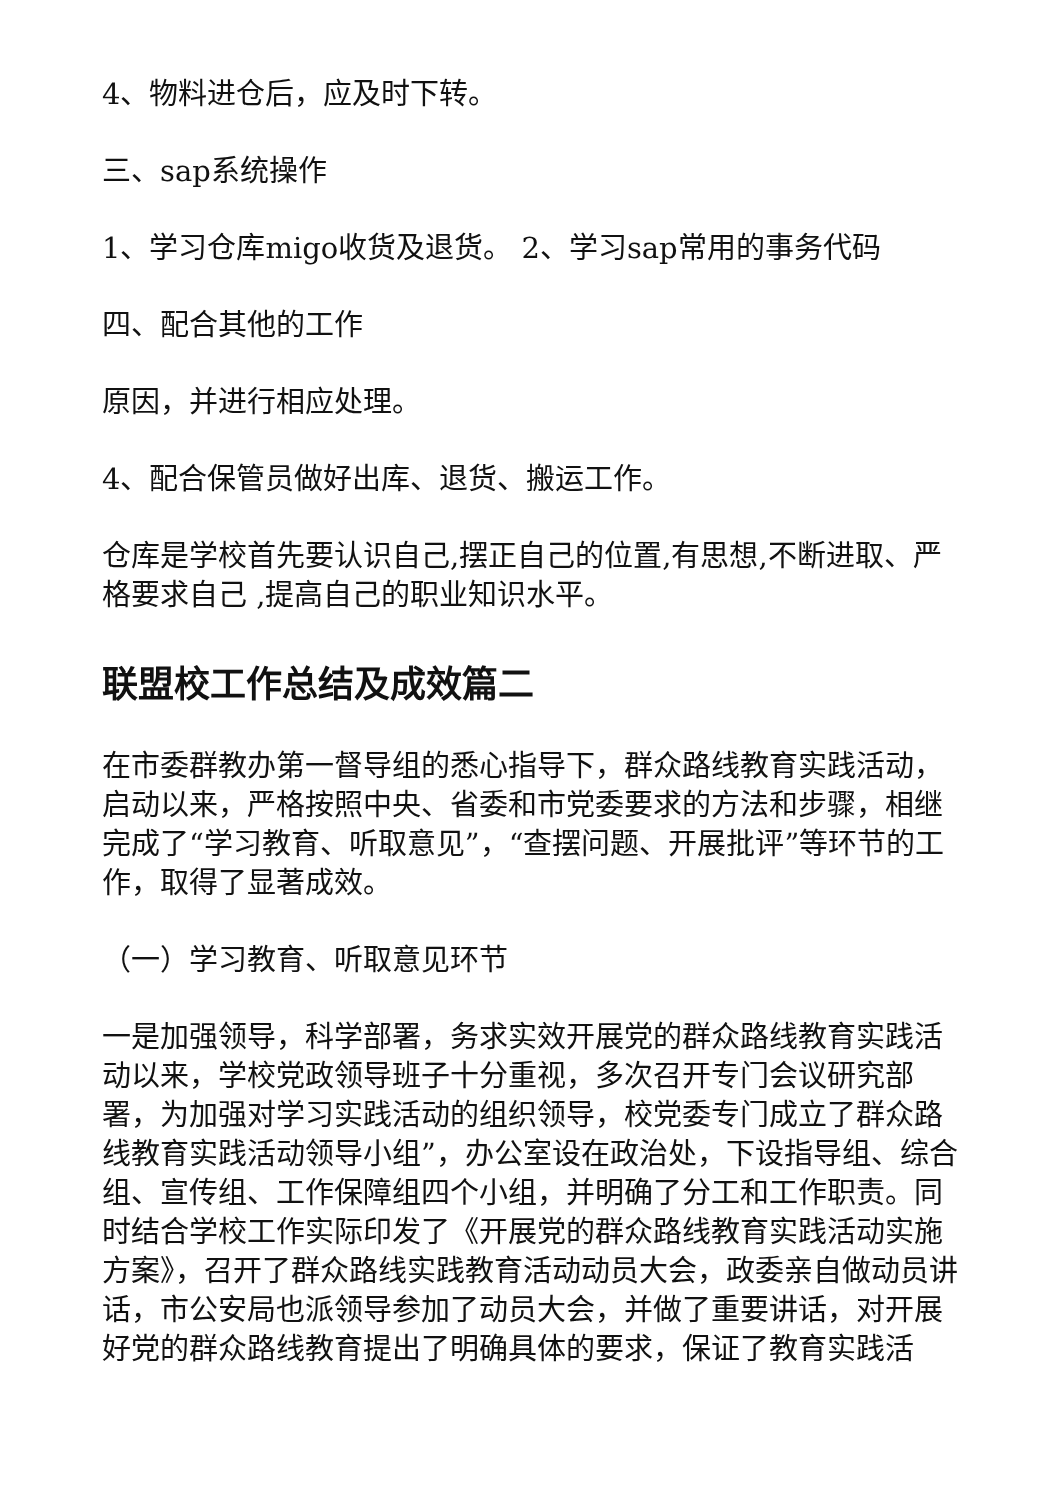4、物料进仓后，应及时下转。
三、sap系统操作
1、学习仓库migo收货及退货。 2、学习sap常用的事务代码
四、配合其他的工作
原因，并进行相应处理。
4、配合保管员做好出库、退货、搬运工作。
仓库是学校首先要认识自己,摆正自己的位置,有思想,不断进取、严格要求自己 ,提高自己的职业知识水平。
联盟校工作总结及成效篇二
在市委群教办第一督导组的悉心指导下，群众路线教育实践活动，启动以来，严格按照中央、省委和市党委要求的方法和步骤，相继完成了“学习教育、听取意见”，“查摆问题、开展批评”等环节的工作，取得了显著成效。
（一）学习教育、听取意见环节
一是加强领导，科学部署，务求实效开展党的群众路线教育实践活动以来，学校党政领导班子十分重视，多次召开专门会议研究部署，为加强对学习实践活动的组织领导，校党委专门成立了群众路线教育实践活动领导小组”，办公室设在政治处，下设指导组、综合组、宣传组、工作保障组四个小组，并明确了分工和工作职责。同时结合学校工作实际印发了《开展党的群众路线教育实践活动实施方案》，召开了群众路线实践教育活动动员大会，政委亲自做动员讲话，市公安局也派领导参加了动员大会，并做了重要讲话，对开展好党的群众路线教育提出了明确具体的要求，保证了教育实践活